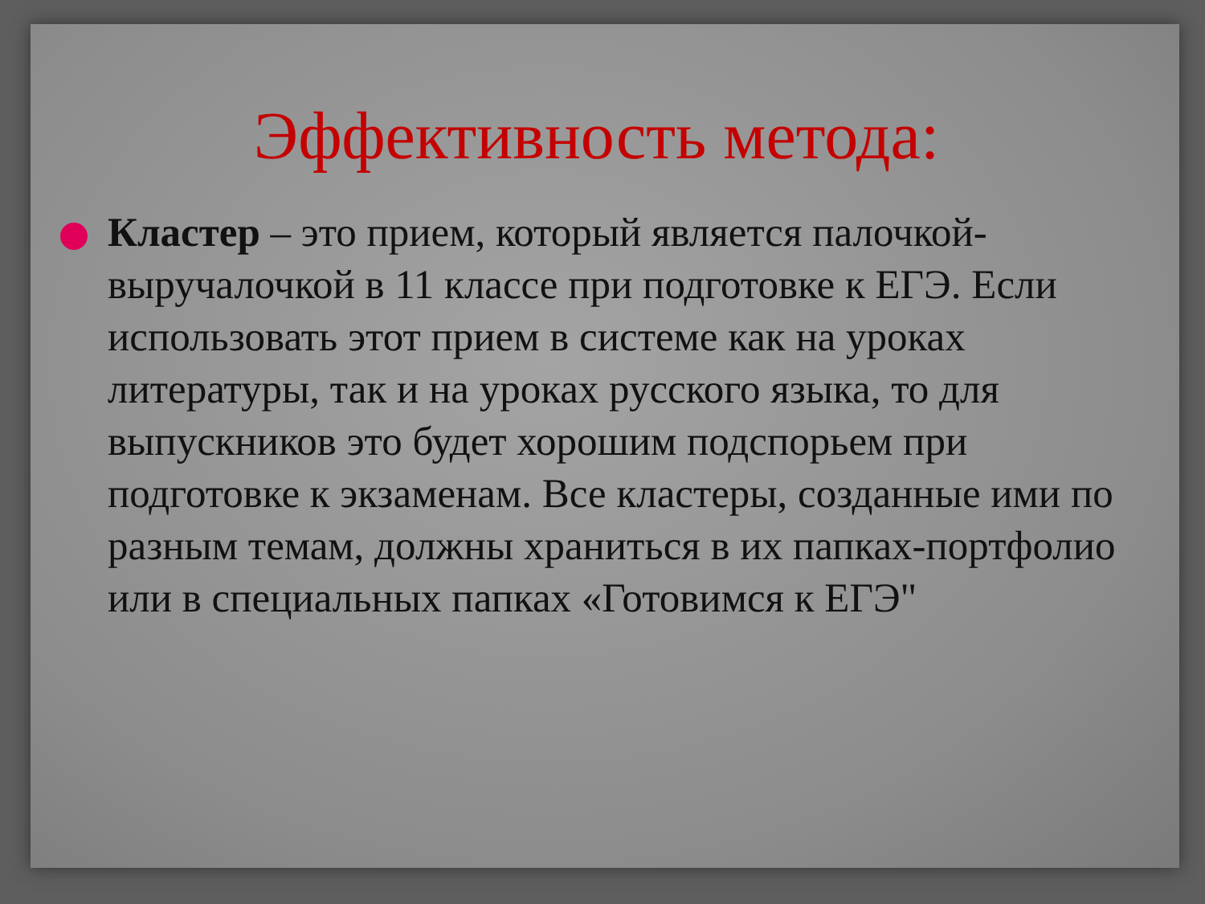Эффективность метода:
Кластер – это прием, который является палочкой-выручалочкой в 11 классе при подготовке к ЕГЭ. Если использовать этот прием в системе как на уроках литературы, так и на уроках русского языка, то для выпускников это будет хорошим подспорьем при подготовке к экзаменам. Все кластеры, созданные ими по разным темам, должны храниться в их папках-портфолио или в специальных папках «Готовимся к ЕГЭ"